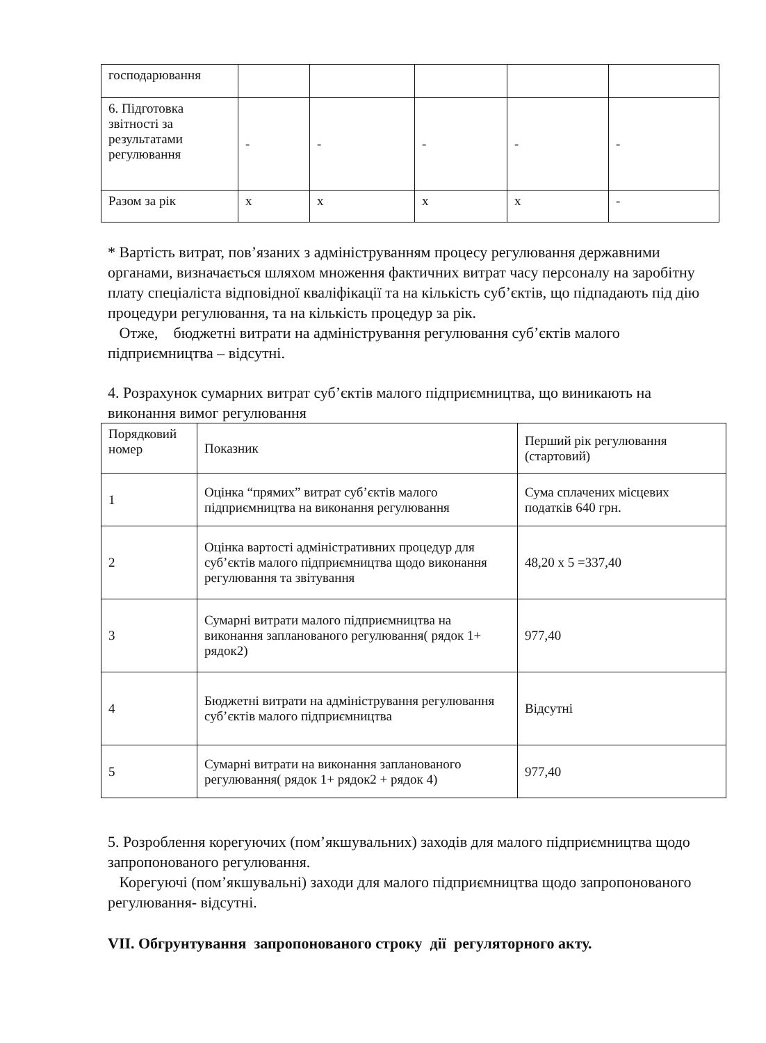| господарювання | | | | | |
| 6. Підготовка звітності за результатами регулювання | - | - | - | - | - |
| Разом за рік | х | х | х | х | - |
* Вартість витрат, пов’язаних з адмініструванням процесу регулювання державними органами, визначається шляхом множення фактичних витрат часу персоналу на заробітну плату спеціаліста відповідної кваліфікації та на кількість суб’єктів, що підпадають під дію процедури регулювання, та на кількість процедур за рік.
Отже, бюджетні витрати на адміністрування регулювання суб’єктів малого підприємництва – відсутні.
4. Розрахунок сумарних витрат суб’єктів малого підприємництва, що виникають на виконання вимог регулювання
| Порядковий номер | Показник | Перший рік регулювання (стартовий) |
| 1 | Оцінка “прямих” витрат суб’єктів малого підприємництва на виконання регулювання | Сума сплачених місцевих податків 640 грн. |
| 2 | Оцінка вартості адміністративних процедур для суб’єктів малого підприємництва щодо виконання регулювання та звітування | 48,20 х 5 =337,40 |
| 3 | Сумарні витрати малого підприємництва на виконання запланованого регулювання( рядок 1+ рядок2) | 977,40 |
| 4 | Бюджетні витрати на адміністрування регулювання суб’єктів малого підприємництва | Відсутні |
| 5 | Сумарні витрати на виконання запланованого регулювання( рядок 1+ рядок2 + рядок 4) | 977,40 |
5. Розроблення корегуючих (пом’якшувальних) заходів для малого підприємництва щодо запропонованого регулювання.
Корегуючі (пом’якшувальні) заходи для малого підприємництва щодо запропонованого регулювання- відсутні.
VII. Обгрунтування запропонованого строку дії регуляторного акту.